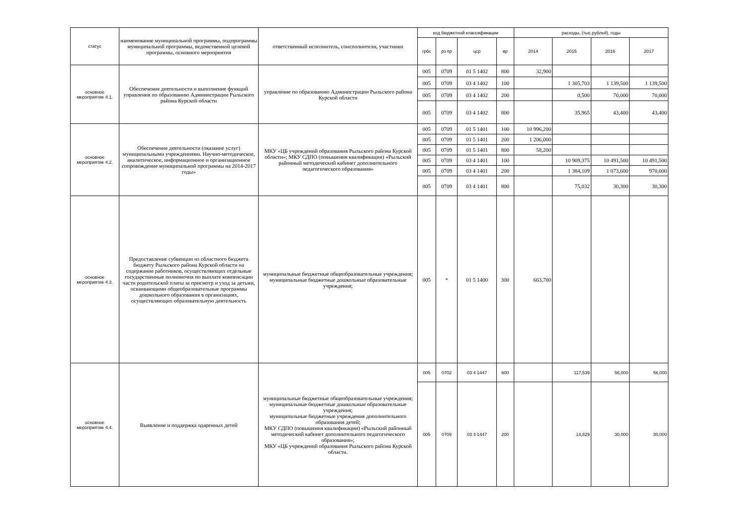| статус | наименование муниципальной программы, подпрограммы муниципальной программы, ведомственной целевой программы, основного мероприятия | ответственный исполнитель, соисполнители, участники | код бюджетной классификации | | | | расходы, (тыс.рублей), годы | | | |
| --- | --- | --- | --- | --- | --- | --- | --- | --- | --- | --- |
| | | | грбс | рз пр | цср | вр | 2014 | 2015 | 2016 | 2017 |
| основное мероприятие 4.1. | Обеспечение деятельности и выполнение функций управления по образованию Администрации Рыльского района Курской области | управление по образованию Администрации Рыльского района Курской области | 005 | 0709 | 01 5 1402 | 800 | 32,900 | | | |
| | | | 005 | 0709 | 03 4 1402 | 100 | | 1 305,703 | 1 139,500 | 1 139,500 |
| | | | 005 | 0709 | 03 4 1402 | 200 | | 0,500 | 70,000 | 70,000 |
| | | | 005 | 0709 | 03 4 1402 | 800 | | 35,965 | 43,400 | 43,400 |
| основное мероприятие 4.2. | Обеспечение деятельности (оказание услуг) муниципальными учреждениями. Научно-методическое, аналитическое, информационное и организационное сопровождение муниципальной программы на 2014-2017 годы» | МКУ «ЦБ учреждений образования Рыльского района Курской области»; МКУ СДПО (повышения квалификации) «Рыльский районный методический кабинет дополнительного педагогического образования» | 005 | 0709 | 01 5 1401 | 100 | 10 996,200 | | | |
| | | | 005 | 0709 | 01 5 1401 | 200 | 1 206,000 | | | |
| | | | 005 | 0709 | 01 5 1401 | 800 | 58,200 | | | |
| | | | 005 | 0709 | 03 4 1401 | 100 | | 10 909,375 | 10 491,500 | 10 491,500 |
| | | | 005 | 0709 | 03 4 1401 | 200 | | 1 384,109 | 1 073,600 | 970,000 |
| | | | 005 | 0709 | 03 4 1401 | 800 | | 75,032 | 30,300 | 30,300 |
| основное мероприятие 4.3. | Предоставление субвенции из областного бюджета бюджету Рыльского района Курской области на содержание работников, осуществляющих отдельные государственные полномочия по выплате компенсации части родительской платы за присмотр и уход за детьми, осваивающими общеобразовательные программы дошкольного образования в организациях, осуществляющих образовательную деятельность | муниципальные бюджетные общеобразовательные учреждения; муниципальные бюджетные дошкольные образовательные учреждения; | 005 | * | 01 5 1400 | 300 | 663,700 | | | |
| основное мероприятие 4.4. | Выявление и поддержка одаренных детей | муниципальные бюджетные общеобразовательные учреждения; муниципальные бюджетные дошкольные образовательные учреждения; муниципальные бюджетные учреждения дополнительного образования детей; МКУ СДПО (повышения квалификации) «Рыльский районный методический кабинет дополнительного педагогического образования»; МКУ «ЦБ учреждений образования Рыльского района Курской области. | 005 | 0702 | 03 4 1447 | 600 | | 117,539 | 56,000 | 56,000 |
| | | | 005 | 0709 | 03 4 1447 | 200 | | 14,829 | 30,000 | 30,000 |